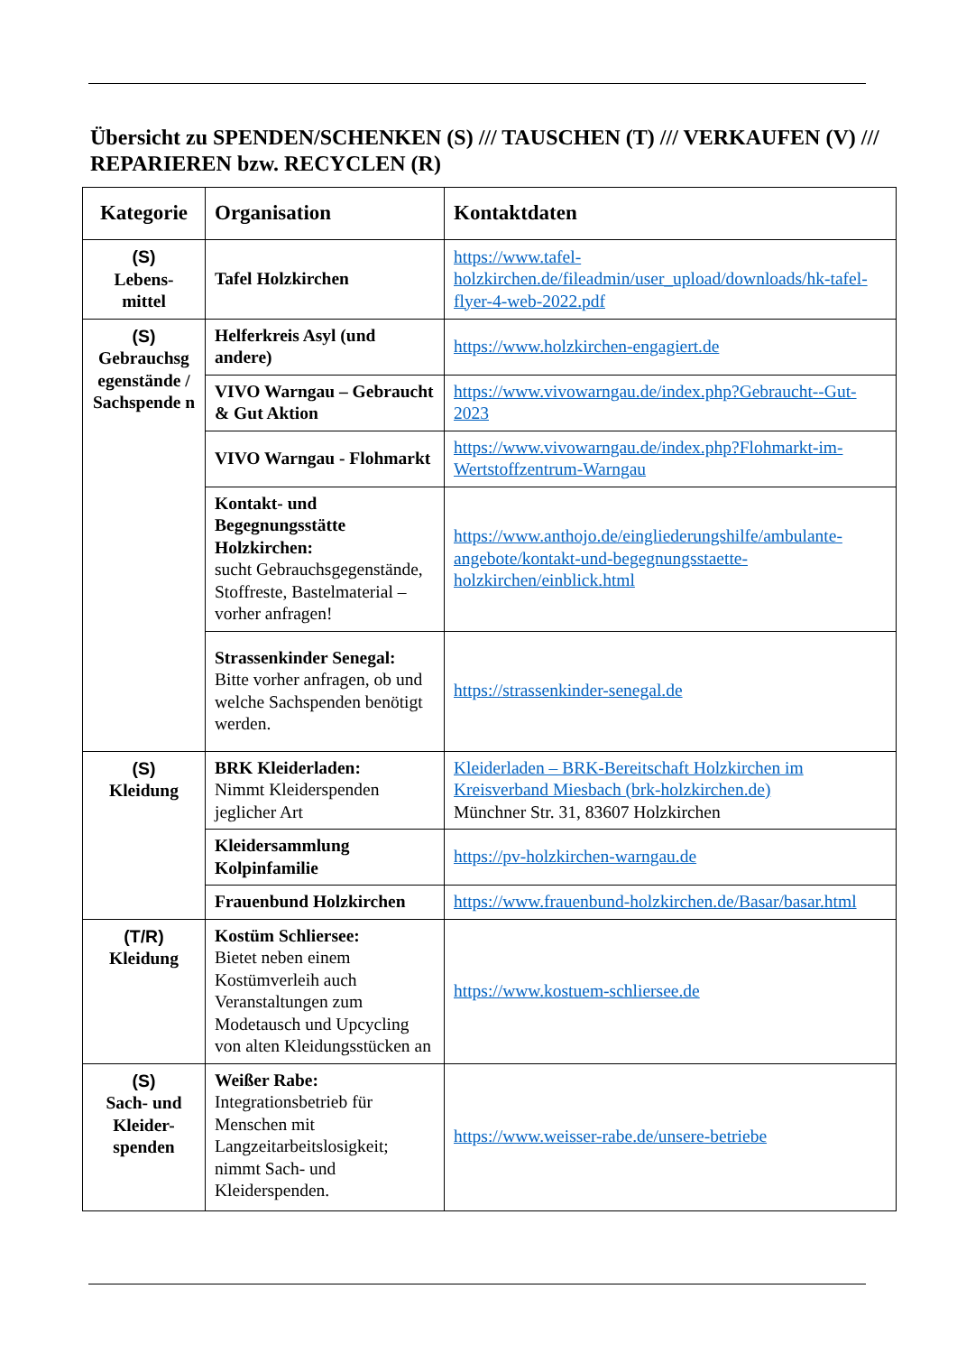Übersicht zu SPENDEN/SCHENKEN (S) /// TAUSCHEN (T) /// VERKAUFEN (V) /// REPARIEREN bzw. RECYCLEN (R)
| Kategorie | Organisation | Kontaktdaten |
| --- | --- | --- |
| (S) Lebens- mittel | Tafel Holzkirchen | https://www.tafel-holzkirchen.de/fileadmin/user_upload/downloads/hk-tafel-flyer-4-web-2022.pdf |
| (S) Gebrauchsg egenstände / Sachspende n | Helferkreis Asyl (und andere) | https://www.holzkirchen-engagiert.de |
| | VIVO Warngau – Gebraucht & Gut Aktion | https://www.vivowarngau.de/index.php?Gebraucht--Gut-2023 |
| | VIVO Warngau - Flohmarkt | https://www.vivowarngau.de/index.php?Flohmarkt-im-Wertstoffzentrum-Warngau |
| | Kontakt- und Begegnungsstätte Holzkirchen: sucht Gebrauchsgegenstände, Stoffreste, Bastelmaterial – vorher anfragen! | https://www.anthojo.de/eingliederungshilfe/ambulante-angebote/kontakt-und-begegnungsstaette-holzkirchen/einblick.html |
| | Strassenkinder Senegal: Bitte vorher anfragen, ob und welche Sachspenden benötigt werden. | https://strassenkinder-senegal.de |
| (S) Kleidung | BRK Kleiderladen: Nimmt Kleiderspenden jeglicher Art | Kleiderladen – BRK-Bereitschaft Holzkirchen im Kreisverband Miesbach (brk-holzkirchen.de) Münchner Str. 31, 83607 Holzkirchen |
| | Kleidersammlung Kolpinfamilie | https://pv-holzkirchen-warngau.de |
| | Frauenbund Holzkirchen | https://www.frauenbund-holzkirchen.de/Basar/basar.html |
| (T/R) Kleidung | Kostüm Schliersee: Bietet neben einem Kostümverleih auch Veranstaltungen zum Modetausch und Upcycling von alten Kleidungsstücken an | https://www.kostuem-schliersee.de |
| (S) Sach- und Kleider-spenden | Weißer Rabe: Integrationsbetrieb für Menschen mit Langzeitarbeitslosigkeit; nimmt Sach- und Kleiderspenden. | https://www.weisser-rabe.de/unsere-betriebe |